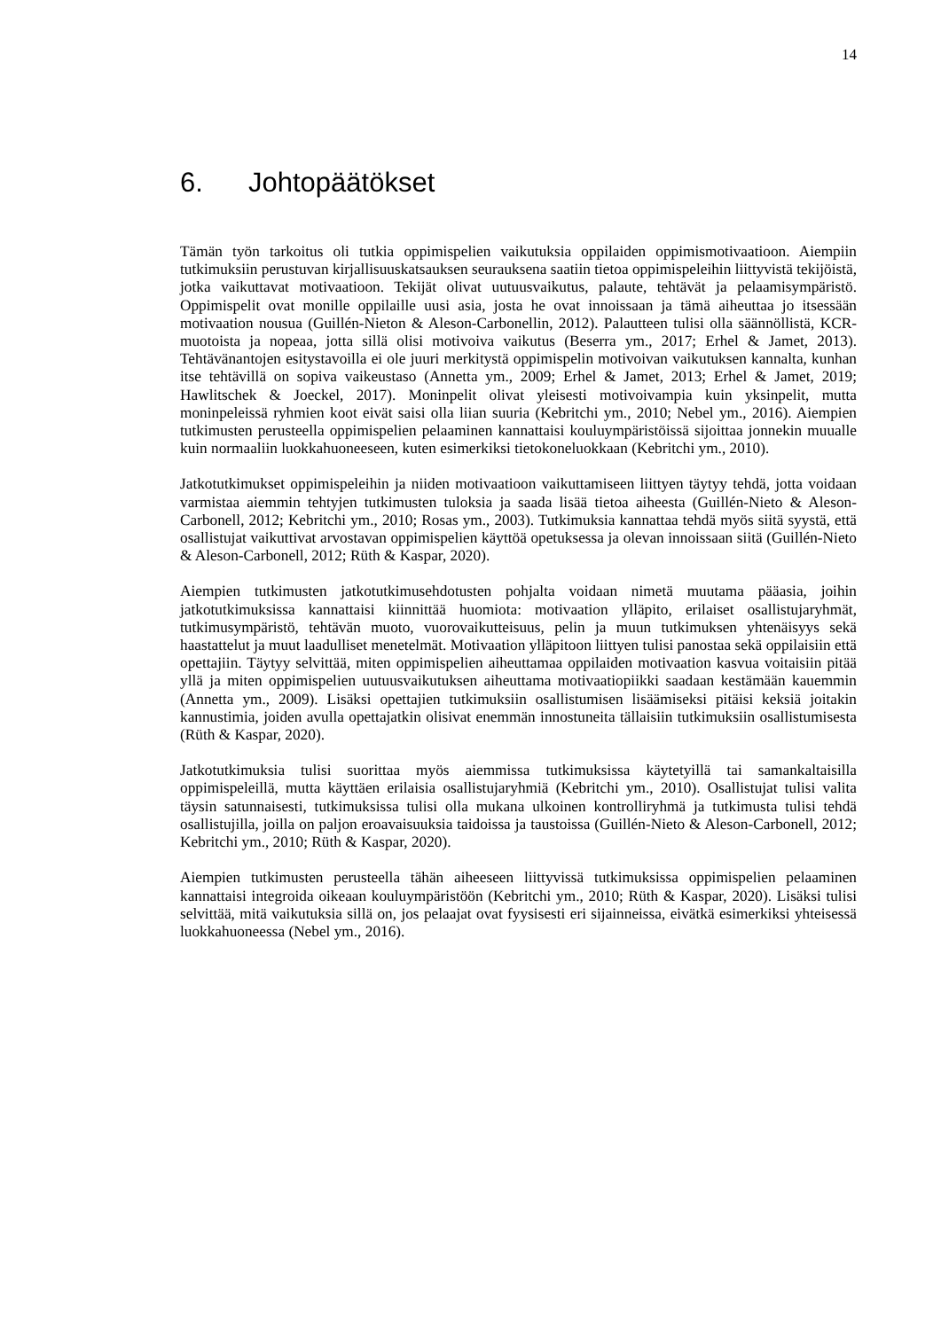14
6. Johtopäätökset
Tämän työn tarkoitus oli tutkia oppimispelien vaikutuksia oppilaiden oppimismotivaatioon. Aiempiin tutkimuksiin perustuvan kirjallisuuskatsauksen seurauksena saatiin tietoa oppimispeleihin liittyvistä tekijöistä, jotka vaikuttavat motivaatioon. Tekijät olivat uutuusvaikutus, palaute, tehtävät ja pelaamisympäristö. Oppimispelit ovat monille oppilaille uusi asia, josta he ovat innoissaan ja tämä aiheuttaa jo itsessään motivaation nousua (Guillén-Nieton & Aleson-Carbonellin, 2012). Palautteen tulisi olla säännöllistä, KCR-muotoista ja nopeaa, jotta sillä olisi motivoiva vaikutus (Beserra ym., 2017; Erhel & Jamet, 2013). Tehtävänantojen esitystavoilla ei ole juuri merkitystä oppimispelin motivoivan vaikutuksen kannalta, kunhan itse tehtävillä on sopiva vaikeustaso (Annetta ym., 2009; Erhel & Jamet, 2013; Erhel & Jamet, 2019; Hawlitschek & Joeckel, 2017). Moninpelit olivat yleisesti motivoivampia kuin yksinpelit, mutta moninpeleissä ryhmien koot eivät saisi olla liian suuria (Kebritchi ym., 2010; Nebel ym., 2016). Aiempien tutkimusten perusteella oppimispelien pelaaminen kannattaisi kouluympäristöissä sijoittaa jonnekin muualle kuin normaaliin luokkahuoneeseen, kuten esimerkiksi tietokoneluokkaan (Kebritchi ym., 2010).
Jatkotutkimukset oppimispeleihin ja niiden motivaatioon vaikuttamiseen liittyen täytyy tehdä, jotta voidaan varmistaa aiemmin tehtyjen tutkimusten tuloksia ja saada lisää tietoa aiheesta (Guillén-Nieto & Aleson-Carbonell, 2012; Kebritchi ym., 2010; Rosas ym., 2003). Tutkimuksia kannattaa tehdä myös siitä syystä, että osallistujat vaikuttivat arvostavan oppimispelien käyttöä opetuksessa ja olevan innoissaan siitä (Guillén-Nieto & Aleson-Carbonell, 2012; Rüth & Kaspar, 2020).
Aiempien tutkimusten jatkotutkimusehdotusten pohjalta voidaan nimetä muutama pääasia, joihin jatkotutkimuksissa kannattaisi kiinnittää huomiota: motivaation ylläpito, erilaiset osallistujaryhmät, tutkimusympäristö, tehtävän muoto, vuorovaikutteisuus, pelin ja muun tutkimuksen yhtenäisyys sekä haastattelut ja muut laadulliset menetelmät. Motivaation ylläpitoon liittyen tulisi panostaa sekä oppilaisiin että opettajiin. Täytyy selvittää, miten oppimispelien aiheuttamaa oppilaiden motivaation kasvua voitaisiin pitää yllä ja miten oppimispelien uutuusvaikutuksen aiheuttama motivaatiopiikki saadaan kestämään kauemmin (Annetta ym., 2009). Lisäksi opettajien tutkimuksiin osallistumisen lisäämiseksi pitäisi keksiä joitakin kannustimia, joiden avulla opettajatkin olisivat enemmän innostuneita tällaisiin tutkimuksiin osallistumisesta (Rüth & Kaspar, 2020).
Jatkotutkimuksia tulisi suorittaa myös aiemmissa tutkimuksissa käytetyillä tai samankaltaisilla oppimispeleillä, mutta käyttäen erilaisia osallistujaryhmiä (Kebritchi ym., 2010). Osallistujat tulisi valita täysin satunnaisesti, tutkimuksissa tulisi olla mukana ulkoinen kontrolliryhmä ja tutkimusta tulisi tehdä osallistujilla, joilla on paljon eroavaisuuksia taidoissa ja taustoissa (Guillén-Nieto & Aleson-Carbonell, 2012; Kebritchi ym., 2010; Rüth & Kaspar, 2020).
Aiempien tutkimusten perusteella tähän aiheeseen liittyvissä tutkimuksissa oppimispelien pelaaminen kannattaisi integroida oikeaan kouluympäristöön (Kebritchi ym., 2010; Rüth & Kaspar, 2020). Lisäksi tulisi selvittää, mitä vaikutuksia sillä on, jos pelaajat ovat fyysisesti eri sijainneissa, eivätkä esimerkiksi yhteisessä luokkahuoneessa (Nebel ym., 2016).